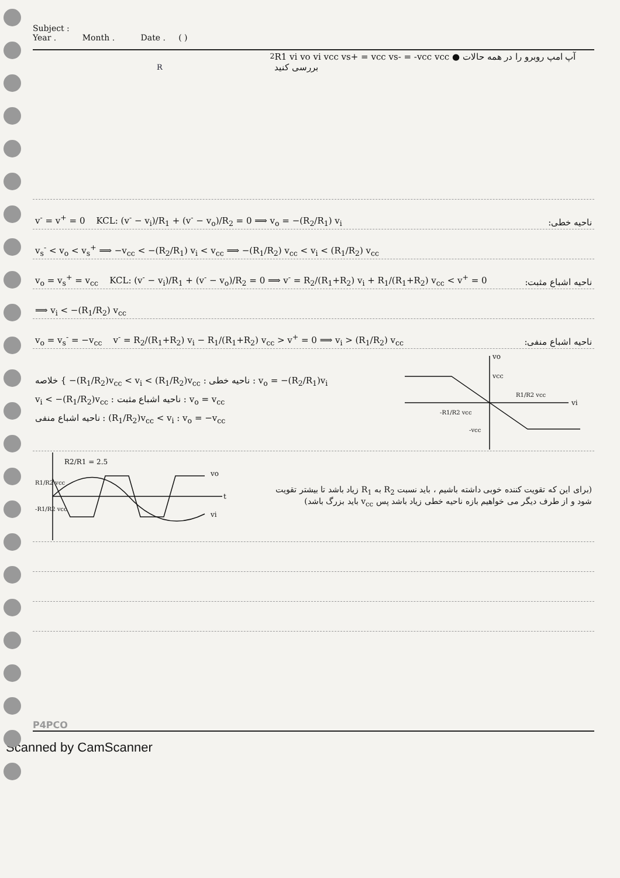Subject :
Year . Month . Date . ( )
R2
R1
vi
vo
vi
vcc
vs+ = vcc
vs- = -vcc
vcc
● آپ امپ روبرو را در همه حالات بررسی کنید
v<sup>-</sup> = v<sup>+</sup> = 0 KCL: (v<sup>-</sup> − v<sub>i</sub>)/R<sub>1</sub> + (v<sup>-</sup> − v<sub>o</sub>)/R<sub>2</sub> = 0 ⟹ v<sub>o</sub> = −(R<sub>2</sub>/R<sub>1</sub>) v<sub>i</sub> ناحیه خطی:
v<sub>s</sub><sup>-</sup> < v<sub>o</sub> < v<sub>s</sub><sup>+</sup> ⟹ −v<sub>cc</sub> < −(R<sub>2</sub>/R<sub>1</sub>) v<sub>i</sub> < v<sub>cc</sub> ⟹ −(R<sub>1</sub>/R<sub>2</sub>) v<sub>cc</sub> < v<sub>i</sub> < (R<sub>1</sub>/R<sub>2</sub>) v<sub>cc</sub>
v<sub>o</sub> = v<sub>s</sub><sup>+</sup> = v<sub>cc</sub> KCL: (v<sup>-</sup> − v<sub>i</sub>)/R<sub>1</sub> + (v<sup>-</sup> − v<sub>o</sub>)/R<sub>2</sub> = 0 ⟹ v<sup>-</sup> = R<sub>2</sub>/(R<sub>1</sub>+R<sub>2</sub>) v<sub>i</sub> + R<sub>1</sub>/(R<sub>1</sub>+R<sub>2</sub>) v<sub>cc</sub> < v<sup>+</sup> = 0 ناحیه اشباع مثبت:
⟹ v<sub>i</sub> < −(R<sub>1</sub>/R<sub>2</sub>) v<sub>cc</sub>
v<sub>o</sub> = v<sub>s</sub><sup>-</sup> = −v<sub>cc</sub> v<sup>-</sup> = R<sub>2</sub>/(R<sub>1</sub>+R<sub>2</sub>) v<sub>i</sub> − R<sub>1</sub>/(R<sub>1</sub>+R<sub>2</sub>) v<sub>cc</sub> > v<sup>+</sup> = 0 ⟹ v<sub>i</sub> > (R<sub>1</sub>/R<sub>2</sub>) v<sub>cc</sub> ناحیه اشباع منفی:
خلاصه { −(R<sub>1</sub>/R<sub>2</sub>)v<sub>cc</sub> < v<sub>i</sub> < (R<sub>1</sub>/R<sub>2</sub>)v<sub>cc</sub> : ناحیه خطی : v<sub>o</sub> = −(R<sub>2</sub>/R<sub>1</sub>)v<sub>i</sub>
v<sub>i</sub> < −(R<sub>1</sub>/R<sub>2</sub>)v<sub>cc</sub> : ناحیه اشباع مثبت : v<sub>o</sub> = v<sub>cc</sub>
ناحیه اشباع منفی : (R<sub>1</sub>/R<sub>2</sub>)v<sub>cc</sub> < v<sub>i</sub> : v<sub>o</sub> = −v<sub>cc</sub>
vo
vcc
vi
R1/R2 vcc
-R1/R2 vcc
-vcc
R2/R1 = 2.5
vo
vi
t
R1/R2 vcc
-R1/R2 vcc
(برای این که تقویت کننده خوبی داشته باشیم ، باید نسبت R<sub>2</sub> به R<sub>1</sub> زیاد باشد تا بیشتر تقویت شود و از طرف دیگر می خواهیم بازه ناحیه خطی زیاد باشد پس v<sub>cc</sub> باید بزرگ باشد)
P4PCO
Scanned by CamScanner